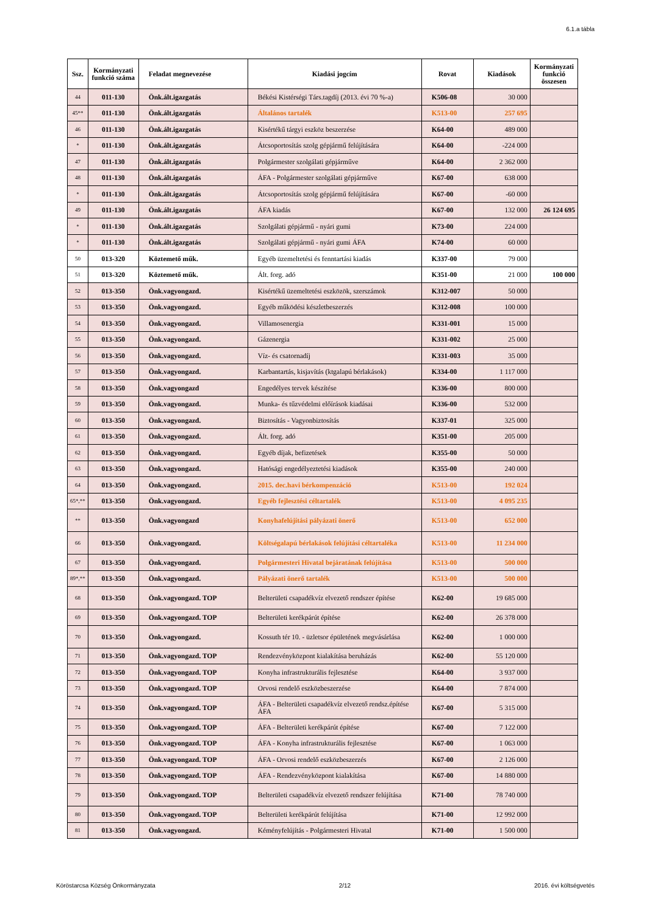6.1.a tábla
| Ssz. | Kormányzati funkció száma | Feladat megnevezése | Kiadási jogcím | Rovat | Kiadások | Kormányzati funkció összesen |
| --- | --- | --- | --- | --- | --- | --- |
| 44 | 011-130 | Önk.ált.igazgatás | Békési Kistérségi Társ.tagdíj (2013. évi 70 %-a) | K506-08 | 30 000 | |
| 45** | 011-130 | Önk.ált.igazgatás | Általános tartalék | K513-00 | 257 695 | |
| 46 | 011-130 | Önk.ált.igazgatás | Kisértékű tárgyi eszköz beszerzése | K64-00 | 489 000 | |
| * | 011-130 | Önk.ált.igazgatás | Átcsoportosítás szolg gépjármű felújítására | K64-00 | -224 000 | |
| 47 | 011-130 | Önk.ált.igazgatás | Polgármester szolgálati gépjárműve | K64-00 | 2 362 000 | |
| 48 | 011-130 | Önk.ált.igazgatás | ÁFA - Polgármester szolgálati gépjárműve | K67-00 | 638 000 | |
| * | 011-130 | Önk.ált.igazgatás | Átcsoportosítás szolg gépjármű felújítására | K67-00 | -60 000 | |
| 49 | 011-130 | Önk.ált.igazgatás | ÁFA kiadás | K67-00 | 132 000 | 26 124 695 |
| * | 011-130 | Önk.ált.igazgatás | Szolgálati gépjármű - nyári gumi | K73-00 | 224 000 | |
| * | 011-130 | Önk.ált.igazgatás | Szolgálati gépjármű - nyári gumi ÁFA | K74-00 | 60 000 | |
| 50 | 013-320 | Köztemető műk. | Egyéb üzemeltetési és fenntartási kiadás | K337-00 | 79 000 | |
| 51 | 013-320 | Köztemető műk. | Ált. forg. adó | K351-00 | 21 000 | 100 000 |
| 52 | 013-350 | Önk.vagyongazd. | Kisértékű üzemeltetési eszközök, szerszámok | K312-007 | 50 000 | |
| 53 | 013-350 | Önk.vagyongazd. | Egyéb működési készletbeszerzés | K312-008 | 100 000 | |
| 54 | 013-350 | Önk.vagyongazd. | Villamosenergia | K331-001 | 15 000 | |
| 55 | 013-350 | Önk.vagyongazd. | Gázenergia | K331-002 | 25 000 | |
| 56 | 013-350 | Önk.vagyongazd. | Víz- és csatornadíj | K331-003 | 35 000 | |
| 57 | 013-350 | Önk.vagyongazd. | Karbantartás, kisjavítás (ktgalapú bérlakások) | K334-00 | 1 117 000 | |
| 58 | 013-350 | Önk.vagyongazd | Engedélyes tervek készítése | K336-00 | 800 000 | |
| 59 | 013-350 | Önk.vagyongazd. | Munka- és tűzvédelmi előírások kiadásai | K336-00 | 532 000 | |
| 60 | 013-350 | Önk.vagyongazd. | Biztosítás - Vagyonbiztosítás | K337-01 | 325 000 | |
| 61 | 013-350 | Önk.vagyongazd. | Ált. forg. adó | K351-00 | 205 000 | |
| 62 | 013-350 | Önk.vagyongazd. | Egyéb díjak, befizetések | K355-00 | 50 000 | |
| 63 | 013-350 | Önk.vagyongazd. | Hatósági engedélyeztetési kiadások | K355-00 | 240 000 | |
| 64 | 013-350 | Önk.vagyongazd. | 2015. dec.havi bérkompenzáció | K513-00 | 192 024 | |
| 65*,** | 013-350 | Önk.vagyongazd. | Egyéb fejlesztési céltartalék | K513-00 | 4 095 235 | |
| ** | 013-350 | Önk.vagyongazd | Konyhafelújítási pályázati önerő | K513-00 | 652 000 | |
| 66 | 013-350 | Önk.vagyongazd. | Költségalapú bérlakások felújítási céltartaléka | K513-00 | 11 234 000 | |
| 67 | 013-350 | Önk.vagyongazd. | Polgármesteri Hivatal bejáratának felújítása | K513-00 | 500 000 | |
| 89*,** | 013-350 | Önk.vagyongazd. | Pályázati önerő tartalék | K513-00 | 500 000 | |
| 68 | 013-350 | Önk.vagyongazd. TOP | Belterületi csapadékvíz elvezető rendszer építése | K62-00 | 19 685 000 | |
| 69 | 013-350 | Önk.vagyongazd. TOP | Belterületi kerékpárút építése | K62-00 | 26 378 000 | |
| 70 | 013-350 | Önk.vagyongazd. | Kossuth tér 10. - üzletsor épületének megvásárlása | K62-00 | 1 000 000 | |
| 71 | 013-350 | Önk.vagyongazd. TOP | Rendezvényközpont kialakítása beruházás | K62-00 | 55 120 000 | |
| 72 | 013-350 | Önk.vagyongazd. TOP | Konyha infrastrukturális fejlesztése | K64-00 | 3 937 000 | |
| 73 | 013-350 | Önk.vagyongazd. TOP | Orvosi rendelő eszközbeszerzése | K64-00 | 7 874 000 | |
| 74 | 013-350 | Önk.vagyongazd. TOP | ÁFA - Belterületi csapadékvíz elvezető rendsz.építése ÁFA | K67-00 | 5 315 000 | |
| 75 | 013-350 | Önk.vagyongazd. TOP | ÁFA - Belterületi kerékpárút építése | K67-00 | 7 122 000 | |
| 76 | 013-350 | Önk.vagyongazd. TOP | ÁFA - Konyha infrastrukturális fejlesztése | K67-00 | 1 063 000 | |
| 77 | 013-350 | Önk.vagyongazd. TOP | ÁFA - Orvosi rendelő eszközbeszerzés | K67-00 | 2 126 000 | |
| 78 | 013-350 | Önk.vagyongazd. TOP | ÁFA - Rendezvényközpont kialakítása | K67-00 | 14 880 000 | |
| 79 | 013-350 | Önk.vagyongazd. TOP | Belterületi csapadékvíz elvezető rendszer felújítása | K71-00 | 78 740 000 | |
| 80 | 013-350 | Önk.vagyongazd. TOP | Belterületi kerékpárút felújítása | K71-00 | 12 992 000 | |
| 81 | 013-350 | Önk.vagyongazd. | Kéményfelújítás - Polgármesteri Hivatal | K71-00 | 1 500 000 | |
Köröstarcsa Község Önkormányzata 2/12 2016. évi költségvetés